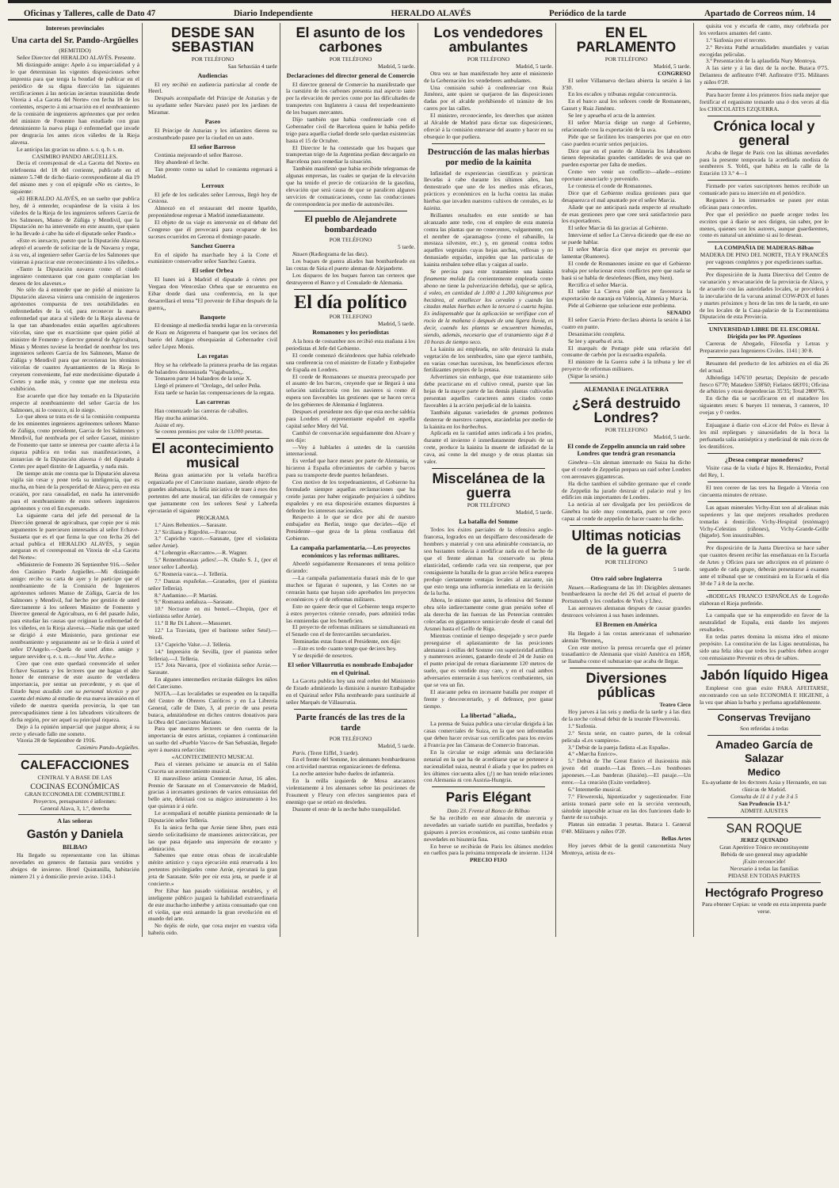Oficinas y Talleres, calle de Dato 47 Diario Independiente HERALDO ALAVÉS Periódico de la tarde Apartado de Correos núm. 14
Intereses provinciales
Una carta del Sr. Pando-Argüelles
(REMITIDO)
Señor Director del HERALDO ALAVÉS. Presente.
Mi distinguido amigo: Apelo á su imparcialidad y á lo que determinan las vigentes disposiciones sobre imprenta para que tenga la bondad de publicar en el periódico de su digna dirección las siguientes rectificaciones á las noticias inciertas trasmitidas desde Vitoria á «La Gaceta del Norte» con fecha 18 de los corrientes, respecto á mi actuación en el nombramiento de la comisión de ingenieros agrónomos que por orden del ministro de Fomento han estudiado con gran detenimiento la nueva plaga ó enfermedad que invade por desgracia los antes ricos viñedos de la Rioja alavesa.
Le anticipa las gracias su afmo. s. s. q. b. s. m.
CASIMIRO PANDO ARGÜELLES.
Decía el corresponsal de «La Gaceta del Norte» en telefonema del 18 del corriente, publicado en el número 5.748 de dicho diario correspondiente al día 19 del mismo mes y con el epígrafe «No es cierto», lo siguiente:
«El HERALDO ALAVÉS, en un suelto que publica hoy, dé á entender, ocupándose de la visita á los viñedos de la Rioja de los ingenieros señores García de los Salmones, Manso de Zúñiga y Mendivil, que la Diputación no ha intervenido en este asunto, que quien lo ha llevado á cabo ha sido el diputado señor Pando.»
«Esto es inexacto, puesto que la Diputación Alavesa adoptó el acuerdo de solicitar de la de Navarra y rogar, á su vez, al ingeniero señor García de los Salmones que vinieran á practicar este reconocimiento á los viñedos.»
«Tanto la Diputación navarra como el citado ingeniero contestaron que con gusto complacían los deseos de los alaveses.»
No sólo da á entender que no pidió al ministro la Diputación alavesa viniera una comisión de ingenieros agrónomos compuesta de tres notabilidades en enfermedades de la vid, para reconocer la nueva enfermedad que ataca al viñedo de la Rioja alavesa de la que tan abandonados están aquellos agricultores viticolas, sino que es exactísimo que quien pidió al ministro de Fomento y director general de Agricultura, Minas y Montes tuviese la bondad de nombrar los tres ingenieros señores García de los Salmones, Manso de Zúñiga y Mendivil para que recorrieran los términos viticolas de cuantos Ayuntamientos de la Rioja lo creyesen conveniente, fué este modestísimo diputado á Cortes y nadie más, y conste que me molesta esta exhibición.
Ese acuerdo que dice hay tomado en la Diputación respecto al nombramiento del señor García de los Salmones, ni lo conozco, ni lo niego.
Lo que ahora se trata es de si la comisión compuesta de los eminentes ingenieros agrónomos señores Manso de Zúñiga, como presidente, García de los Salmones y Mendivil, fué nombrada por el señor Gasset, ministro de Fomento que tanto se interesa por cuanto afecta á la riqueza pública en todas sus manifestaciones, á instancias de la Diputación alavesa ó del diputado á Cortes por aquel distrito de Laguardia, y nada más.
De tiempo atrás me consta que la Diputación alavesa vigila sin cesar y pone toda su inteligencia, que es mucha, en bien de la prosperidad de Alava; pero en esta ocasión, por rara casualidad, en nada ha intervenido para el nombramiento de estos señores ingenieros agrónomos y con el fin expresado.
La siguiente carta del jefe del personal de la Dirección general de agricultura, que copio por si mis argumentos le pareciesen interesados al señor Echave-Sustaeta que es el que firma la que con fecha 26 del actual publica el HERALDO ALAVÉS, y según aseguran es el corresponsal en Vitoria de «La Gaceta del Norte»:
«Ministerio de Fomento 26 Septiembre 916.—Señor don Casimiro Pando Argüelles.—Mi distinguido amigo: recibo su carta de ayer y le participo que el nombramiento de la Comisión de Ingenieros agrónomos señores Manso de Zúñiga, García de los Salmones y Mendivil, fué hecho por gestión de usted directamente á los señores Ministro de Fomento y Director general de Agricultura, en 6 del pasado Julio, para estudiar las causas que originan la enfermedad de los viñedos, en la Rioja alavesa.—Nadie más que usted se dirigió á este Ministerio, para gestionar ese nombramiento y seguramente así se lo diría á usted el señor D'Angelo.—Queda de usted afmo. amigo y seguro servidor q. e. s. m.—José Vte. Arche.»
Creo que con esto quedará convencido el señor Echave Sustaeta y los lectores que me hagan el alto honor de enterarse de este asunto de verdadera importancia, por sentar un precedente, y es que el Estado haya acudido con su personal técnico y por cuenta del mismo al estudio de esa nueva invasión en el viñedo de nuestra querida provincia, la que tan preocupadísimos tiene á los labradores viticultores de dicha región, por ser aquel su principal riqueza.
Dejo á la opinión imparcial que juzgue ahora; á su recto y elevado fallo me someto.
Vitoria 28 de Septiembre de 1916.
Casimiro Pando-Argüelles.
CALEFACCIONES
CENTRAL Y A BASE DE LAS
COCINAS ECONÓMICAS
GRAN ECONOMIA DE COMBUSTIBLE
Proyectos, presupuestos é informes:
General Alava, 3, 1.º, derecha
A las señoras
Gastón y Daniela
BILBAO
Ha llegado su representante con las últimas novedades en generos de fantasía para vestidos y abrigos de invierno. Hotel Quintanilla, habitación número 21 y á domicilio previo aviso. 1143-1
DESDE SAN SEBASTIAN
POR TELÉFONO
San Sebastián 4 tarde
Audiencias
El rey recibió en audiencia particular al conde de Heerl.
Después acompañado del Príncipe de Asturias y de su ayudante señor Narváez paseó por los jardines de Miramar.
Paseo
El Príncipe de Asturias y los infantitos dieron su acostumbrado paseo por la ciudad en un auto.
El señor Barroso
Continúa mejorando el señor Barroso.
Hoy abandonó el leche.
Tan pronto como su salud lo consienta regresará á Madrid.
Lerroux
El jefe de los radicales señor Lerroux, llegó hoy de Cestona.
Almorzó en el restaurant del monte Igueldo, proponiéndose regresar á Madrid inmediatamente.
El objeto de su viaje es intervenir en el debate del Congreso que él provocará para ocuparse de los sucesos ocurridos en Gerona el domingo pasado.
Sanchez Guerra
En el rápido ha marchado hoy á la Corte el exministro conservador señor Sanchez Guerra.
El señor Orbea
El lunes irá á Madrid el diputado á córtes por Vergara don Wenceslao Orbea que se encuentra en Eibar donde dará una conferencia, en la que desarrollará el tema "El porvenir de Eibar después de la guerra,,
Banquete
El domingo al mediodía tendrá lugar en la cervecería de Kurz en Atigorreta el banquete que los vecinos del barrio del Antiguo obsequiarán al Gobernador civil señor López Monís.
Las regatas
Hoy se ha celebrado la primera prueba de las regatas de balandros denominada "Vagabundos,,.
Tomaron parte 14 balandros de la serie X.
Llegó el primero el "Orolago,, del señor Peña.
Esta tarde se harán las compensaciones de la regata.
Las carreras
Han comenzado las carreras de caballos.
Hay mucha animación.
Asiste el rey.
Se corren premios por valor de 13.000 pesetas.
El acontecimiento musical
Reina gran animación por la velada bacéfica organizada por el Catecismo mariano, siendo objeto de grandes alabanzas, la feliz iniciativa de traer á esos dos portentos del arte musical, tan difíciles de conseguir y que juntamente con los señores Sesé y Laborda ejecutarán el siguiente
PROGRAMA
1.º Aires Bohemios.—Sarasate.
2.º Siciliana y Rigodón.—Francour.
3.º Capricho vasco.—Sarasate, (por el violinista señor Arrúe).
4.º Lohengrin «Raccanto».—R. Wagner.
5.º Remembranzas ¡adios!.—N. Otaño S. J., (por el tenor señor Laborda).
6.º Romería vasca.—J. Tellería.
7.º Danzas españolas.—Granados, (por el pianista señor Tellería).
8.º Andantino.—P. Martini.
9.º Romanza andaluza.—Sarasate.
10.º Nocturno en mi bemol.—Chopin, (por el violinista señor Arrúe).
11.º Il Re Di Lahore.—Massenet.
12.º La Traviata, (por el barítono señor Sesé).—Werdi.
13.º Capricho Valse.—J. Tellería.
14.º Impresión de Sevilla, (por el pianista señor Tellería).—J. Tellería.
15.º Jota Navarra, (por el violinista señor Arrúe.—Sarasate.
En algunos intermedios recitarán diálogos los niños del Catecismo.
NOTA.—Las localidades se expenden en la taquilla del Centro de Obreros Católicos y en La Librería General, calle de Dato, 3, al precio de una peseta butaca, admitiéndose en dichos centros donativos para la Obra del Catecismo Mariano.
Para que nuestros lectores se den cuenta de la importancia de estos artistas, copiamos á continuación un suelto del «Pueblo Vasco» de San Sebastián, llegado ayer á nuestra redacción:
«ACONTECIMIENTO MUSICAL
Para el viernes próximo se anuncia en el Salón Cruceta un acontecimiento musical.
El maravilloso artista Cremencio Arrue, 16 años. Premio de Sarasate en el Conservatorio de Madrid, gracias á incesantes gestiones de varios entusiastas del bello arte, deleitará con su mágico instrumento á los que quieran ir á oirle.
Le acompañará el notable pianista pensionado de la Diputación señor Tellería.
Es la única fecha que Arrúe tiene libre, pues está siendo solicitadísimo de mansiones aristocráticas, por las que pasa dejando una impresión de encanto y admiración.
Sabemos que entre otras obras de incalculable mérito artístico y cuya ejecución está reservada á los portentos privilegiados como Arrúe, ejecutará la gran jota de Sarasate. Sólo por oir esta jota, se puede ir al concierto.»
Por Eibar han pasado violinistas notables, y el inteligente público juzgará la habilidad extraordinaria de este muchacho imberbe y artista consumado que con el violín, que está armando la gran revolución en el mundo del arte.
No dejéis de oirle, que cosa mejor en vuestra vida habréis oido.
El asunto de los carbones
POR TELÉFONO
Madrid, 5 tarde.
Declaraciones del director general de Comercio
El director general de Comercio ha manifestado que la cuestión de los carbones presenta mal aspecto tanto por la elevación de precios como por las dificultades de transportes con Inglaterra á causa del torpedeamiento de los buques mercantes.
Dijo también que había conferenciado con el Gobernador civil de Barcelona quien le había pedido trigo para aquella ciudad donde solo quedan existencias hasta el 15 de Octubre.
El Director le ha contestado que los buques que transportan trigo de la Argentina podían descargarlo en Barcelona para remediar la situación.
También manifestó que había recibido telegramas de algunas empresas, las cuales se quejan de la elevación que ha tenido el precio de cotización de la gasolina, elevación que será causa de que se paralicen algunos servicios de comunicaciones, como las conducciones de correspondencia por medio de automóviles.
El pueblo de Alejandrete bombardeado
POR TELÉFONO
5 tarde.
Nauen (Radiograma de las diez).
Los buques de guerra aliados han bombardeado en las costas de Siria el puerto aleman de Alejandrete.
Los disparos de los buques fueron tan certeros que destruyeron el Banco y el Consulado de Alemania.
El día político
POR TELEFONO
Madrid, 5 tarde.
Romanones y los periodistas
A la hora de costumbre nos recibió esta mañana á los periodistas el Jefe del Gobierno.
El conde comenzó diciéndonos que había celebrado una conferencia con el ministro de Estado y Embajador de España en Londres.
El conde de Romanones se muestra preocupado por el asunto de los barcos, creyendo que se llegará á una solución satisfactoria con los navieros si como él espera son favorables las gestiones que se hacen cerca de los gobiernos de Alemania é Inglaterra.
Despues el presidente nos dijo que esta noche saldría para Londres el representante español en aquella capital señor Mery del Val.
Cambió de conversación seguidamente don Alvaro y nos dijo:
—Voy á hablarles á ustedes de la cuestión internacional.
Es verdad que hace meses por parte de Alemania, se hicieron á España ofrecimientos de carbón y barcos para su transporte desde puertos holandeses.
Con motivo de los torpedeamientos, el Gobierno ha formulado siempre aquellas reclamaciones que ha creido justas por haber originado perjuicios á súbditos españoles y en esa disposición estamos dispuestos á defender los intereses nacionales.
Respecto á lo que se dice por ahí de nuestro embajador en Berlín, tengo que decirles—dijo el Presidente—que goza de la plena confianza del Gobierno.
La campaña parlamentaria.—Los proyectos económicos y las reformas militares.
Abordó seguidamente Romanones el tema político diciendo:
—La campaña parlamentaria durará más de lo que muchos se figuran ó suponen, y las Cortes no se cerrarán hasta que hayan sido aprobados los proyectos económicos y el de reformas militares.
Esto no quiere decir que el Gobierno tenga respecto á estos proyectos criterio cerrado, pues admitirá todas las enmiendas que los beneficien.
El proyecto de reformas militares se simultaneará en el Senado con el de ferrocarriles secundarios.
Terminadas estas frases el Presidente, nos dijo:
—Esto es todo cuanto tengo que deciros hoy.
Y se despidió de nosotros.
El señor Villaurrutia es nombrado Embajador en el Quirinal.
La Gaceta publica hoy una real orden del Ministerio de Estado admitiendo la dimisión á nuestro Embajador en el Quirinal señor Piña nombrando para sustituirle al señor Marqués de Villaurrutia.
Parte francés de las tres de la tarde
POR TELÉFONO
Madrid, 5 tarde.
Paris. (Torre Eiffel, 3 tarde).
En el frente del Somme, los alemanes bombardearon con actividad nuestras organizaciones de defensa.
La noche anterior hubo duelos de infantería.
En la orilla izquierda de Mosa atacamos violentamente á los alemanes sobre las posiciones de Fraumont y Fleury con efectos sangrientos para el enemigo que se retiró en desórden.
Durante el resto de la noche hubo tranquilidad.
Los vendedores ambulantes
POR TELÉFONO
Madrid, 5 tarde.
Otra vez se han manifestado hoy ante el ministerio de la Gobernación los vendedores ambulantes.
Una comisión subió á conferenciar con Ruiz Jiménez, ante quien se quejaron de las disposiciones dadas por el alcalde prohibiendo el tránsito de los carros por las calles.
El ministro, reconociendo, los derechos que asisten al Alcalde de Madrid para dictar sus disposiciones, ofreció á la comisión enterarse del asunto y hacer en su obsequio lo que pudiera.
Destrucción de las malas hierbas por medio de la kainita
Infinidad de experiencias científicas y prácticas llevadas á cabo durante los últimos años, han demostrado que uno de los medios más eficaces, prácticos y económicos en la lucha contra las malas hierbas que invaden nuestros cultivos de cereales, es la kainita.
Brillantes resultados en este sentido se han alcanzado ante todo, con el empleo de esta materia contra las plantas que no conocemos, vulgarmente, con el nombre de «jaramagos» (como el rabanillo, la mostaza silvestre, etc.) y, en general contra todos aquellos vegetales cuyas hojas anchas, vellosas y no demasiado erguidas, impiden que las particulas de kainita resbalen sobre ellas y caigan al suelo.
Se precisa para este tratamiento una kainita finamente molida (la corrientemente empleada como abono no tiene la pulverización debida), que se aplica, á voleo, en cantidad de 1.000 á 1.200 kilógramos por hectárea, al entallecer los cereales y cuando las citadas malas hierbas echen la tercera ó cuarta hojita. Es indispensable que la aplicación se verifique con el rocío de la mañana ó después de una ligera lluvia, es decir, cuando las plantas se encuentren húmedas, siendo, además, necesario que el tratamiento siga 8 á 10 horas de tiempo seco.
La kainita así empleada, no sólo destruirá la mala vegetación de los sembrados, sino que ejerce también, en varias cosechas sucesivas, los beneficiosos efectos fertilizantes propios de la potasa.
Advertimos sin embargo, que éste tratamiento sólo debe practicarse en el cultivo cereal, puesto que las hojas de la mayor parte de las demás plantas cultivadas presentan aquellos caracteres antes citados como favorables á la acción perjudicial de la kainita.
También algunas variedades de gramas podemos desterrar de nuestros campos, atacándolas por medio de la kainita en los barbechos.
Aplicada en la cantidad antes indicada á los prados, durante el invierno ó inmediatamente después de un corte, produce la kainita la muerte de infinidad de la cava, así como la del musgo y de otras plantas sin valor.
Miscelánea de la guerra
POR TELÉFONO
Madrid, 5 tarde.
La batalla del Somme
Todos los éxitos parciales de la ofensiva anglo-francesa, logrados en un despilfarro desconsiderado de hombres y material y con una admirable constancia, no son bastantes todavía á modificar nada en el hecho de que el frente aleman ha conservado su plena elasticidad, cediendo cada vez sin romperse, que por consiguiente la batalla de la gran acción bélica europea produjo ciertamente ventajas locales al atacante, sin que esto tenga una influencia inmediata en la decisión de la lucha.
Ahora, lo mismo que antes, la ofensiva del Somme obra sólo indirectamente como gran presión sobre el ala derecha de las fuerzas de las Potencias centrales colocadas en gigantesco semicírculo desde el canal del Arsmei hasta el Golfo de Riga.
Mientras continúe el tiempo despejado y seco puede proseguirse el aplastamiento de las posiciones alemanas á orillas del Somme con superioridad artillera y numerosos aviones, ganando desde el 24 de Junio en el punto principal de rotura diariamente 120 metros de suelo, que es vendido muy caro, y en el cual ambos adversarios enterrarán á sus heróicos combatientes, sin que se vea un fin.
El atacante pelea en incesante batalla por romper el frente y desconcertarlo, y el defensor, por ganar tiempo.
La libertad "aliada,,
La prensa de Suiza publica una circular dirigida á las casas comerciales de Suiza, en la que son informadas que deben hacer revisar sus certificados para los envíos á Francia por las Cámaras de Comercio francesas.
En la circular se exige además una declaración notarial en la que ha de acreditarse que se pertenece á nacionalidad suiza, neutral ó aliada y que los padres en los últimos cincuenta años (¡!) no han tenido relaciones con Alemania ni con Austria-Hungría.
Paris Elégant
Dato 23. Frente al Banco de Bilbao
Se ha recibido en este almacén de mercería y novedades un variado surtido en puntillas, bordados y guipures á precios económicos, así como también otras novedades en bisutería fina.
En breve se recibirán de Paris los últimos modelos en cuellos para la próxima temporada de invierno. 1124
PRECIO FIJO
EN EL PARLAMENTO
POR TELÉFONO
Madrid, 5 tarde.
CONGRESO
El señor Villanueva declara abierta la sesión á las 3'30.
En los escaños y tribunas regular concurrencia.
En el banco azul los señores conde de Romanones, Gasset y Ruiz Jiménez.
Se lee y aprueba el acta de la anterior.
El señor Marcia dirige un ruego al Gobierno, relacionado con la exportación de la uva.
Pide que se faciliten los transportes por que en otro caso pueden ocurrir serios perjuicios.
Dice que en el puerto de Almería los labradores tienen depositadas grandes cantidades de uva que no pueden exportar por falta de medios.
Como veo venir un conflicto—añade—estimo oportuno anunciarlo y prevenirlo.
Le contesta el conde de Romanones.
Dice que el Gobierno realiza gestiones para que desaparezca el mal apuntado por el señor Marcia.
Añade que no anticipará nada respecto al resultado de esas gestiones pero que cree será satisfactorio para los exportadores.
El señor Marcia dá las gracias al Gobierno.
Interviene el señor La Cierva diciendo que de eso no se puede hablar.
El señor Marcia dice que mejor es prevenir que lamentar (Rumores).
El conde de Romanones insiste en que el Gobierno trabaja por solucionar estos conflictos pero que nada se hará si se habla de desórdenes (Bien, muy bien).
Rectifica el señor Marcia.
El señor La Cierva pide que se favorezca la exportación de naranja en Valencia, Almería y Murcia.
Pide al Gobierno que solucione este problema.
SENADO
El señor García Prieto declara abierta la sesión á las cuatro en punto.
Desanimación completa.
Se lee y aprueba el acta.
El marqués de Portago pide una relación del consumo de carbón por la escuadra española.
El ministro de la Guerra sube á la tribuna y lee el proyecto de reformas militares.
(Sigue la sesión.)
ALEMANIA E INGLATERRA
¿Será destruido Londres?
POR TELEFONO
Madrid, 5 tarde.
El conde de Zeppelin anuncia un raid sobre Londres que tendrá gran resonancia
Ginebra—Un aleman internado en Suiza ha dicho que el conde de Zeppelin prepara un raid sobre Londres con aeronaves gigantescas.
Ha dicho tambien el súbdito germano que el conde de Zeppelin ha jurado destruir el palacio real y los edificios más importantes de Londres.
La noticia al ser divulgada por los periódicos de Ginebra ha sido muy comentada, pues se cree poco capaz al conde de zeppelin de hacer cuanto ha dicho.
Ultimas noticias de la guerra
POR TELÉFONO
5 tarde.
Otro raid sobre Inglaterra
Nauen.—Radiograma de las 10: Dirigibles alemanes bombardearon la noche del 26 del actual el puerto de Portsmouth y los condados de York y Lhoz.
Las aeronaves alemanas despues de causar grandes destrozos volvieron á sus bases indemnes.
El Bremen en América
Ha llegado á las costas americanas el submarino alemán "Bremen,,
Con este motivo la prensa recuerda que el primer trasatlantico de Alemania que visitó América en 1858, se llamaba como el submarino que acaba de llegar.
Diversiones públicas
Teatro Circo
Hoy jueves á las seis y media de la tarde y á las diez de la noche colosal debút de la tournée Floweroski.
1.º Sinfonía.
2.º Sexta serie, en cuatro partes, de la colosal película «Los vampiros».
3.º Debút de la pareja fadista «Las España».
4.º «Marcha Enrico».
5.º Debút de The Great Enrico el ilusionista más joven del mundo.—Las flores.—Los bombones japoneses.—Las banderas (ilusión).—El pasaje.—Un error.—La creación (Exito verdadero).
6.º Intermedio musical.
7.º Floweroski, hipnotizador y sugestionador. Este artista tomará parte solo en la sección vermouth, siéndole imposible actuar en las dos funciones dado lo fuerte de su trabajo.
Plateas sin entradas 3 pesetas. Butaca 1. General 0'40. Militares y niños 0'20.
Bellas Artes
Hoy jueves debút de la gentil canzonetista Nury Montoya, artista de ex-
quisita voz y escuela de canto, muy celebrada por los verdaros amantes del canto.
1.º Sinfonía por el terceto.
2.º Revista Pathé actualidades mundiales y varias escogidas películas.
3.º Presentación de la aplaudida Nury Montoya.
A las siete y á las diez de la noche. Butaca 0'75. Delantera de anfiteatro 0'40. Anfiteatro 0'35. Militares y niños 0'20.
Para hacer frente á los primeros frios nada mejor que fortificar el organismo tomando una ó dos veces al día los CHOCOLATES EZQUERRA.
Crónica local y general
Acaba de llegar de París con las últimas novedades para la presente temporada la acreditada modista de sombreros S. Yoldi, que habita en la calle de la Estación 13 3.º 4—1
Firmado por varios suscriptores hemos recibido un comunicado para su inserción en el periódico.
Rogamos á los interesados se pasen por estas oficinas para conocerlos.
Por que el periódico no puede acoger todos los escritos que á diario se nos dirigen, sin saber, por lo menos, quienes son los autores, aunque guardaremos, como es natural un anónimo si así lo desean.
LA COMPAÑIA DE MADERAS-Bilbao
MADERA DE PINO DEL NORTE, TEA Y FRANCÉS
por vagones completos y por expediciones sueltas.
Por disposición de la Junta Directiva del Centro de vacunación y revacunación de la provincia de Alava, y de acuerdo con las autoridades locales, se procederá á la inoculación de la vacuna animal COW-POX el lunes y martes próximos y hora de las tres de la tarde, en uno de los locales de la Casa-palacio de la Excmentísima Diputación de esta Provincia.
UNIVERSIDAD LIBRE DE EL ESCORIAL
Dirigida por los PP. Agustinos
Carreras de Abogado, Filosofía y Letras y Preparatorio para Ingenieros Civiles. 1141 | 30 8.
Resumen del producto de los arbitrios en el día 26 del actual.
Alhóndiga 1476'10 pesetas; Depósito de pescado fresco 67'70; Matadero 538'60; Fielatos 683'01; Oficina de arbitrios y otras dependencias 35'35; Total 2800'76.
En dicho día se sacrificaron en el matadero los siguientes reses: 6 bueyes 11 terneras, 3 carneros, 10 ovejas y 0 cerdos.
Enjuagase á diario con «Licor del Polo» es llevar á los mil repliegues y sinuosidades de la boca la perfumada salia antiséptica y medicinal de más ricos de los dentifricos.
¿Desea comprar monederos?
Visite casa de la viuda é hijos R. Hernández, Portal del Rey, 1.
El tren correo de las tres ha llegado á Vitoria con cincuenta minutos de retraso.
Las aguas minerales Vichy-Etat son al alcalinas más superiores y las que mejores resultados producen tomadas á domicilio. Vichy-Hospital (estómago) Vichy-Celestins (riñones), Vichy-Grande-Grille (hígado). Son insustituibles.
Por disposición de la Junta Directiva se hace saber que cuantos deseen recibir las enseñanzas en la Escuela de Artes y Oficios para ser adscriptos en el primero ó segundo de cada grupo, deberán presentarse á examen ante el tribunal que se constituirá en la Escuela el día 30 de 7 á 8 de la noche.
«BODEGAS FRANCO ESPAÑOLAS de Logroño elaboran el Rioja preferido.
La campaña que se ha emprendido en favor de la neutralidad de España, está dando los mejores resultados.
En todas partes domina la misma idea el mismo propósito. La constitución de las Ligas neutralistas, ha sido una feliz idea que todos los pueblos deben acoger con entusiasmo Prevenir es obra de sabios.
Jabón líquido Higea
Empleese con gran exito PARA AFEITARSE, encontrando con un solo ECONOMIA E HIGIENE, á la vez que abian la barba y perfuma agradablemente.
Conservas Trevijano
Son referidas á todas
Amadeo García de Salazar
Medico
Ex-ayudante de los doctores Azúa y Hernando, en sus clínicas de Madrid.
Consulta de 11 á 1 y de 3 á 5
San Prudencio 13-1.º
ADMITE AJUSTES
SAN ROQUE
JEREZ QUINADO
Gran Aperitivo Tónico reconstituyente
Bebida de uso general muy agradable
¡Exito reconocido!
Necesario á todas las familias
PIDASE EN TODAS PARTES
Hectógrafo Progreso
Para obtener Copias: se vende en esta imprenta puede verse.